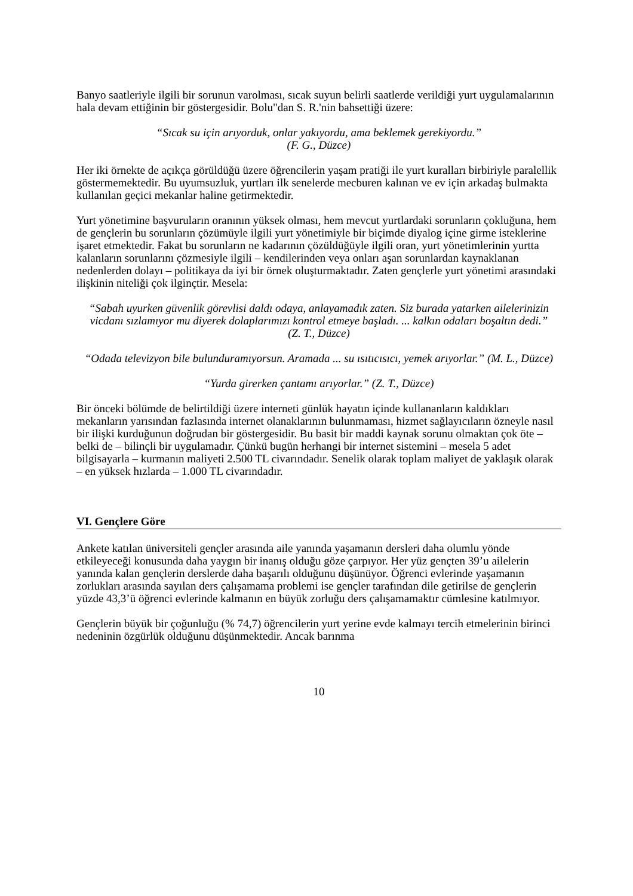Banyo saatleriyle ilgili bir sorunun varolması, sıcak suyun belirli saatlerde verildiği yurt uygulamalarının hala devam ettiğinin bir göstergesidir. Bolu"dan S. R.'nin bahsettiği üzere:
“Sıcak su için arıyorduk, onlar yakıyordu, ama beklemek gerekiyordu.”
(F. G., Düzce)
Her iki örnekte de açıkça görüldüğü üzere öğrencilerin yaşam pratiği ile yurt kuralları birbiriyle paralellik göstermemektedir. Bu uyumsuzluk, yurtları ilk senelerde mecburen kalınan ve ev için arkadaş bulmakta kullanılan geçici mekanlar haline getirmektedir.
Yurt yönetimine başvuruların oranının yüksek olması, hem mevcut yurtlardaki sorunların çokluğuna, hem de gençlerin bu sorunların çözümüyle ilgili yurt yönetimiyle bir biçimde diyalog içine girme isteklerine işaret etmektedir. Fakat bu sorunların ne kadarının çözüldüğüyle ilgili oran, yurt yönetimlerinin yurtta kalanların sorunlarını çözmesiyle ilgili – kendilerinden veya onları aşan sorunlardan kaynaklanan nedenlerden dolayı – politikaya da iyi bir örnek oluşturmaktadır. Zaten gençlerle yurt yönetimi arasındaki ilişkinin niteliği çok ilginçtir. Mesela:
“Sabah uyurken güvenlik görevlisi daldı odaya, anlayamadık zaten. Siz burada yatarken ailelerinizin vicdanı sızlamıyor mu diyerek dolaplarımızı kontrol etmeye başladı. ... kalkın odaları boşaltın dedi.”
(Z. T., Düzce)
“Odada televizyon bile bulunduramıyorsun. Aramada ... su ısıtıcısıcı, yemek arıyorlar.” (M. L., Düzce)
“Yurda girerken çantamı arıyorlar.” (Z. T., Düzce)
Bir önceki bölümde de belirtildiği üzere interneti günlük hayatın içinde kullananların kaldıkları mekanların yarısından fazlasında internet olanaklarının bulunmaması, hizmet sağlayıcıların özneyle nasıl bir ilişki kurduğunun doğrudan bir göstergesidir. Bu basit bir maddi kaynak sorunu olmaktan çok öte – belki de – bilinçli bir uygulamadır. Çünkü bugün herhangi bir internet sistemini – mesela 5 adet bilgisayarla – kurmanın maliyeti 2.500 TL civarındadır. Senelik olarak toplam maliyet de yaklaşık olarak – en yüksek hızlarda – 1.000 TL civarındadır.
VI. Gençlere Göre
Ankete katılan üniversiteli gençler arasında aile yanında yaşamanın dersleri daha olumlu yönde etkileyeceği konusunda daha yaygın bir inanış olduğu göze çarpıyor. Her yüz gençten 39’u ailelerin yanında kalan gençlerin derslerde daha başarılı olduğunu düşünüyor. Öğrenci evlerinde yaşamanın zorlukları arasında sayılan ders çalışamama problemi ise gençler tarafından dile getirilse de gençlerin yüzde 43,3’ü öğrenci evlerinde kalmanın en büyük zorluğu ders çalışamamaktır cümlesine katılmıyor.
Gençlerin büyük bir çoğunluğu (% 74,7) öğrencilerin yurt yerine evde kalmayı tercih etmelerinin birinci nedeninin özgürlük olduğunu düşünmektedir. Ancak barınma
10